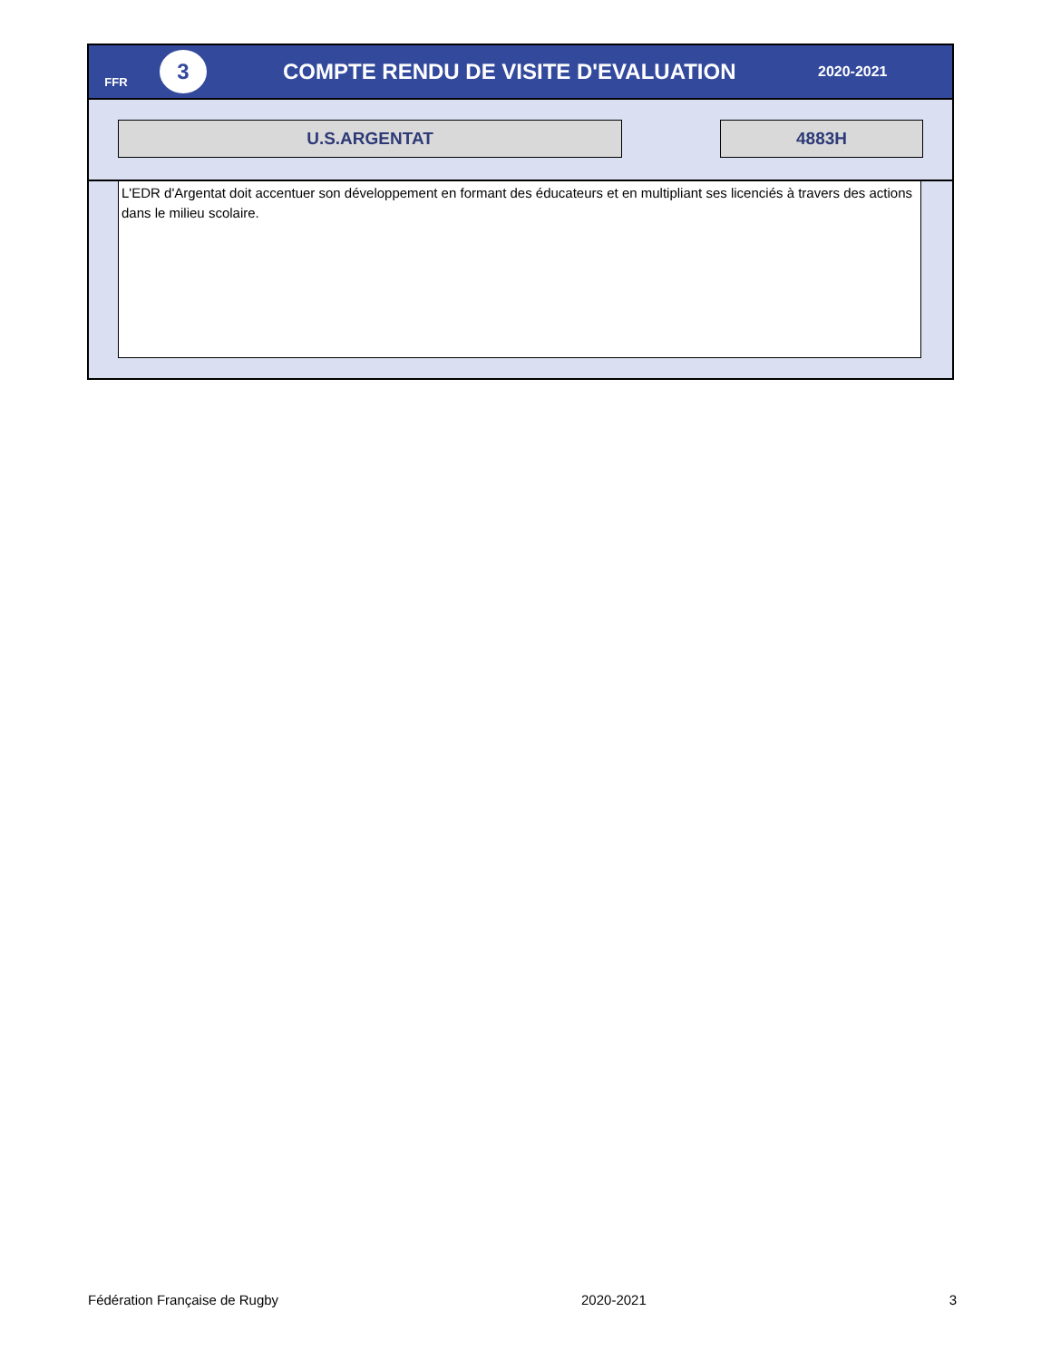FFR
3
COMPTE RENDU DE VISITE D'EVALUATION
2020-2021
U.S.ARGENTAT 4883H
L'EDR d'Argentat doit accentuer son développement en formant des éducateurs et en multipliant ses licenciés à travers des actions dans le milieu scolaire.
Fédération Française de Rugby 2020-2021 3